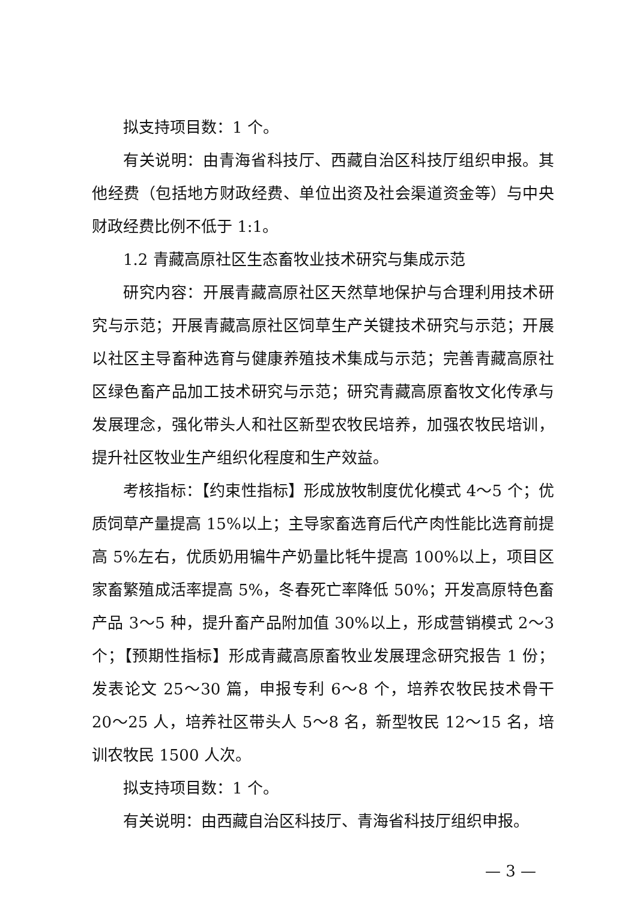拟支持项目数：1 个。
有关说明：由青海省科技厅、西藏自治区科技厅组织申报。其他经费（包括地方财政经费、单位出资及社会渠道资金等）与中央财政经费比例不低于 1:1。
1.2 青藏高原社区生态畜牧业技术研究与集成示范
研究内容：开展青藏高原社区天然草地保护与合理利用技术研究与示范；开展青藏高原社区饲草生产关键技术研究与示范；开展以社区主导畜种选育与健康养殖技术集成与示范；完善青藏高原社区绿色畜产品加工技术研究与示范；研究青藏高原畜牧文化传承与发展理念，强化带头人和社区新型农牧民培养，加强农牧民培训，提升社区牧业生产组织化程度和生产效益。
考核指标：【约束性指标】形成放牧制度优化模式 4～5 个；优质饲草产量提高 15%以上；主导家畜选育后代产肉性能比选育前提高 5%左右，优质奶用犏牛产奶量比牦牛提高 100%以上，项目区家畜繁殖成活率提高 5%，冬春死亡率降低 50%；开发高原特色畜产品 3～5 种，提升畜产品附加值 30%以上，形成营销模式 2～3 个；【预期性指标】形成青藏高原畜牧业发展理念研究报告 1 份；发表论文 25～30 篇，申报专利 6～8 个，培养农牧民技术骨干 20～25 人，培养社区带头人 5～8 名，新型牧民 12～15 名，培训农牧民 1500 人次。
拟支持项目数：1 个。
有关说明：由西藏自治区科技厅、青海省科技厅组织申报。
— 3 —